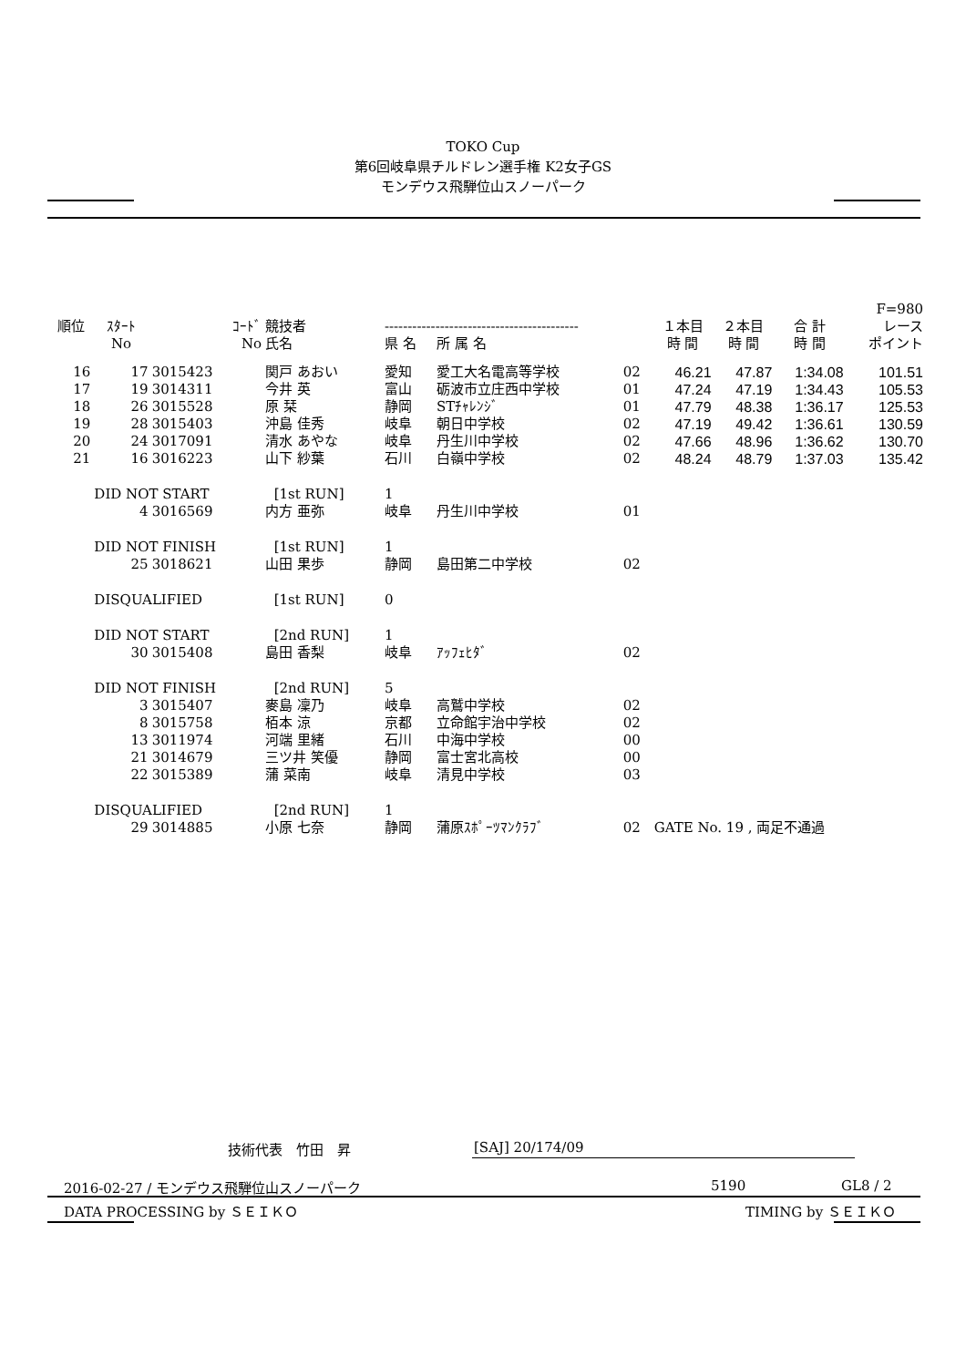TOKO Cup
第6回岐阜県チルドレン選手権 K2女子GS
モンデウス飛騨位山スノーパーク
| | | | | | | | | | | F=980 |
| --- | --- | --- | --- | --- | --- | --- | --- | --- | --- | --- |
| 順位 | ｽﾀｰﾄ | ｺｰﾄﾞ | 競技者 | ------------------------------------------ | | | １本目 | ２本目 | 合 計 | レース |
| | No | No | 氏名 | 県 名 | 所 属 名 | | 時 間 | 時 間 | 時 間 | ポイント |
| 16 | 17 | 3015423 | 関戸 あおい | 愛知 | 愛工大名電高等学校 | 02 | 46.21 | 47.87 | 1:34.08 | 101.51 |
| 17 | 19 | 3014311 | 今井 英 | 富山 | 砺波市立庄西中学校 | 01 | 47.24 | 47.19 | 1:34.43 | 105.53 |
| 18 | 26 | 3015528 | 原 栞 | 静岡 | STﾁｬﾚﾝｼﾞ | 01 | 47.79 | 48.38 | 1:36.17 | 125.53 |
| 19 | 28 | 3015403 | 沖島 佳秀 | 岐阜 | 朝日中学校 | 02 | 47.19 | 49.42 | 1:36.61 | 130.59 |
| 20 | 24 | 3017091 | 清水 あやな | 岐阜 | 丹生川中学校 | 02 | 47.66 | 48.96 | 1:36.62 | 130.70 |
| 21 | 16 | 3016223 | 山下 紗葉 | 石川 | 白嶺中学校 | 02 | 48.24 | 48.79 | 1:37.03 | 135.42 |
| | DID NOT START | | [1st RUN] | 1 | | | | | | |
| | 4 | 3016569 | 内方 亜弥 | 岐阜 | 丹生川中学校 | 01 | | | | |
| | DID NOT FINISH | | [1st RUN] | 1 | | | | | | |
| | 25 | 3018621 | 山田 果歩 | 静岡 | 島田第二中学校 | 02 | | | | |
| | DISQUALIFIED | | [1st RUN] | 0 | | | | | | |
| | DID NOT START | | [2nd RUN] | 1 | | | | | | |
| | 30 | 3015408 | 島田 香梨 | 岐阜 | ｱｯﾌｪﾋﾀﾞ | 02 | | | | |
| | DID NOT FINISH | | [2nd RUN] | 5 | | | | | | |
| | 3 | 3015407 | 麥島 凜乃 | 岐阜 | 高鷲中学校 | 02 | | | | |
| | 8 | 3015758 | 栢本 涼 | 京都 | 立命館宇治中学校 | 02 | | | | |
| | 13 | 3011974 | 河端 里緒 | 石川 | 中海中学校 | 00 | | | | |
| | 21 | 3014679 | 三ツ井 笑優 | 静岡 | 富士宮北高校 | 00 | | | | |
| | 22 | 3015389 | 蒲 菜南 | 岐阜 | 清見中学校 | 03 | | | | |
| | DISQUALIFIED | | [2nd RUN] | 1 | | | | | | |
| | 29 | 3014885 | 小原 七奈 | 静岡 | 蒲原ｽﾎﾟｰﾂﾏﾝｸﾗﾌﾞ | 02 | GATE No. 19 , 両足不通過 | | | |
技術代表　竹田　昇 [SAJ] 20/174/09
2016-02-27 / モンデウス飛騨位山スノーパーク
5190 GL8 / 2
DATA PROCESSING by ＳＥＩＫＯ TIMING by ＳＥＩＫＯ